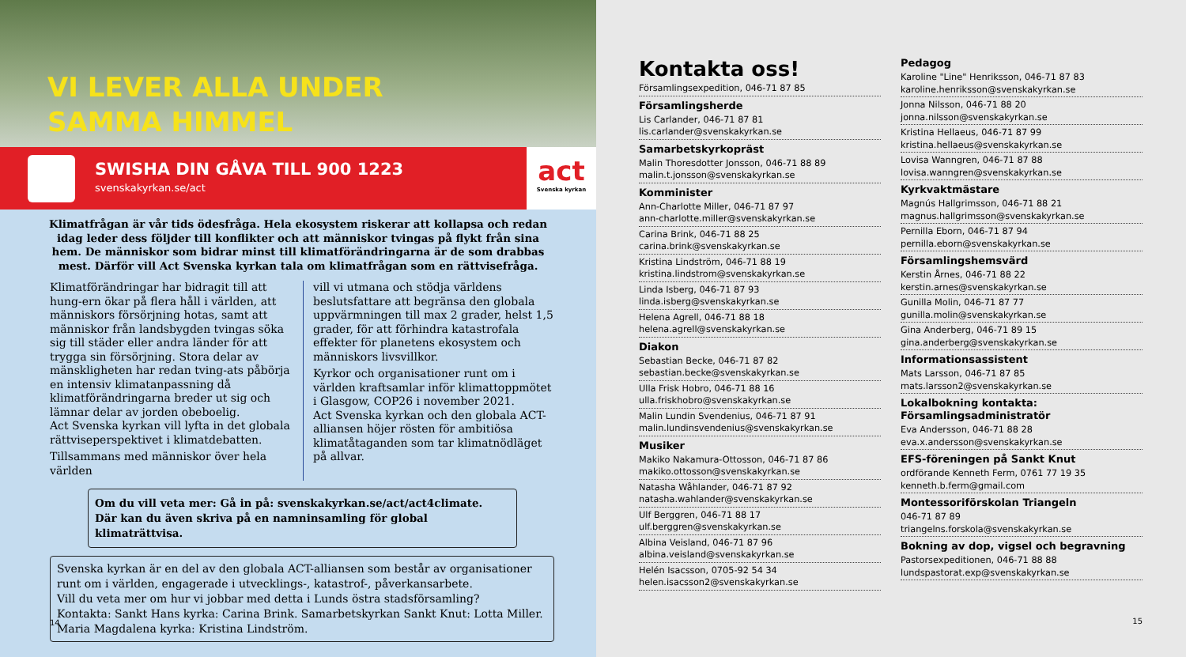VI LEVER ALLA UNDER
SAMMA HIMMEL
SWISHA DIN GÅVA TILL 900 1223
svenskakyrkan.se/act
act
Svenska kyrkan
Klimatfrågan är vår tids ödesfråga. Hela ekosystem riskerar att kollapsa och redan idag leder dess följder till konflikter och att människor tvingas på flykt från sina hem. De människor som bidrar minst till klimatförändringarna är de som drabbas mest. Därför vill Act Svenska kyrkan tala om klimatfrågan som en rättvisefråga.
Klimatförändringar har bidragit till att hung-ern ökar på flera håll i världen, att människors försörjning hotas, samt att människor från landsbygden tvingas söka sig till städer eller andra länder för att trygga sin försörjning. Stora delar av mänskligheten har redan tving-ats påbörja en intensiv klimatanpassning då klimatförändringarna breder ut sig och lämnar delar av jorden obeboelig.
Act Svenska kyrkan vill lyfta in det globala rättviseperspektivet i klimatdebatten.
Tillsammans med människor över hela världen
vill vi utmana och stödja världens beslutsfattare att begränsa den globala uppvärmningen till max 2 grader, helst 1,5 grader, för att förhindra katastrofala effekter för planetens ekosystem och människors livsvillkor.
Kyrkor och organisationer runt om i världen kraftsamlar inför klimattoppmötet i Glasgow, COP26 i november 2021.
Act Svenska kyrkan och den globala ACT-alliansen höjer rösten för ambitiösa klimatåtaganden som tar klimatnödläget på allvar.
Om du vill veta mer: Gå in på: svenskakyrkan.se/act/act4climate.
Där kan du även skriva på en namninsamling för global klimaträttvisa.
Svenska kyrkan är en del av den globala ACT-alliansen som består av organisationer runt om i världen, engagerade i utvecklings-, katastrof-, påverkansarbete.
Vill du veta mer om hur vi jobbar med detta i Lunds östra stadsförsamling?
Kontakta: Sankt Hans kyrka: Carina Brink. Samarbetskyrkan Sankt Knut: Lotta Miller.
Maria Magdalena kyrka: Kristina Lindström.
14
Kontakta oss!
Församlingsexpedition, 046-71 87 85
Församlingsherde
Lis Carlander, 046-71 87 81
lis.carlander@svenskakyrkan.se
Samarbetskyrkopräst
Malin Thoresdotter Jonsson, 046-71 88 89
malin.t.jonsson@svenskakyrkan.se
Komminister
Ann-Charlotte Miller, 046-71 87 97
ann-charlotte.miller@svenskakyrkan.se
Carina Brink, 046-71 88 25
carina.brink@svenskakyrkan.se
Kristina Lindström, 046-71 88 19
kristina.lindstrom@svenskakyrkan.se
Linda Isberg, 046-71 87 93
linda.isberg@svenskakyrkan.se
Helena Agrell, 046-71 88 18
helena.agrell@svenskakyrkan.se
Diakon
Sebastian Becke, 046-71 87 82
sebastian.becke@svenskakyrkan.se
Ulla Frisk Hobro, 046-71 88 16
ulla.friskhobro@svenskakyrkan.se
Malin Lundin Svendenius, 046-71 87 91
malin.lundinsvendenius@svenskakyrkan.se
Musiker
Makiko Nakamura-Ottosson, 046-71 87 86
makiko.ottosson@svenskakyrkan.se
Natasha Wåhlander, 046-71 87 92
natasha.wahlander@svenskakyrkan.se
Ulf Berggren, 046-71 88 17
ulf.berggren@svenskakyrkan.se
Albina Veisland, 046-71 87 96
albina.veisland@svenskakyrkan.se
Helén Isacsson, 0705-92 54 34
helen.isacsson2@svenskakyrkan.se
Pedagog
Karoline "Line" Henriksson, 046-71 87 83
karoline.henriksson@svenskakyrkan.se
Jonna Nilsson, 046-71 88 20
jonna.nilsson@svenskakyrkan.se
Kristina Hellaeus, 046-71 87 99
kristina.hellaeus@svenskakyrkan.se
Lovisa Wanngren, 046-71 87 88
lovisa.wanngren@svenskakyrkan.se
Kyrkvaktmästare
Magnús Hallgrimsson, 046-71 88 21
magnus.hallgrimsson@svenskakyrkan.se
Pernilla Eborn, 046-71 87 94
pernilla.eborn@svenskakyrkan.se
Församlingshemsvärd
Kerstin Årnes, 046-71 88 22
kerstin.arnes@svenskakyrkan.se
Gunilla Molin, 046-71 87 77
gunilla.molin@svenskakyrkan.se
Gina Anderberg, 046-71 89 15
gina.anderberg@svenskakyrkan.se
Informationsassistent
Mats Larsson, 046-71 87 85
mats.larsson2@svenskakyrkan.se
Lokalbokning kontakta:
Församlingsadministratör
Eva Andersson, 046-71 88 28
eva.x.andersson@svenskakyrkan.se
EFS-föreningen på Sankt Knut
ordförande Kenneth Ferm, 0761 77 19 35
kenneth.b.ferm@gmail.com
Montessoriförskolan Triangeln
046-71 87 89
triangelns.forskola@svenskakyrkan.se
Bokning av dop, vigsel och begravning
Pastorsexpeditionen, 046-71 88 88
lundspastorat.exp@svenskakyrkan.se
15